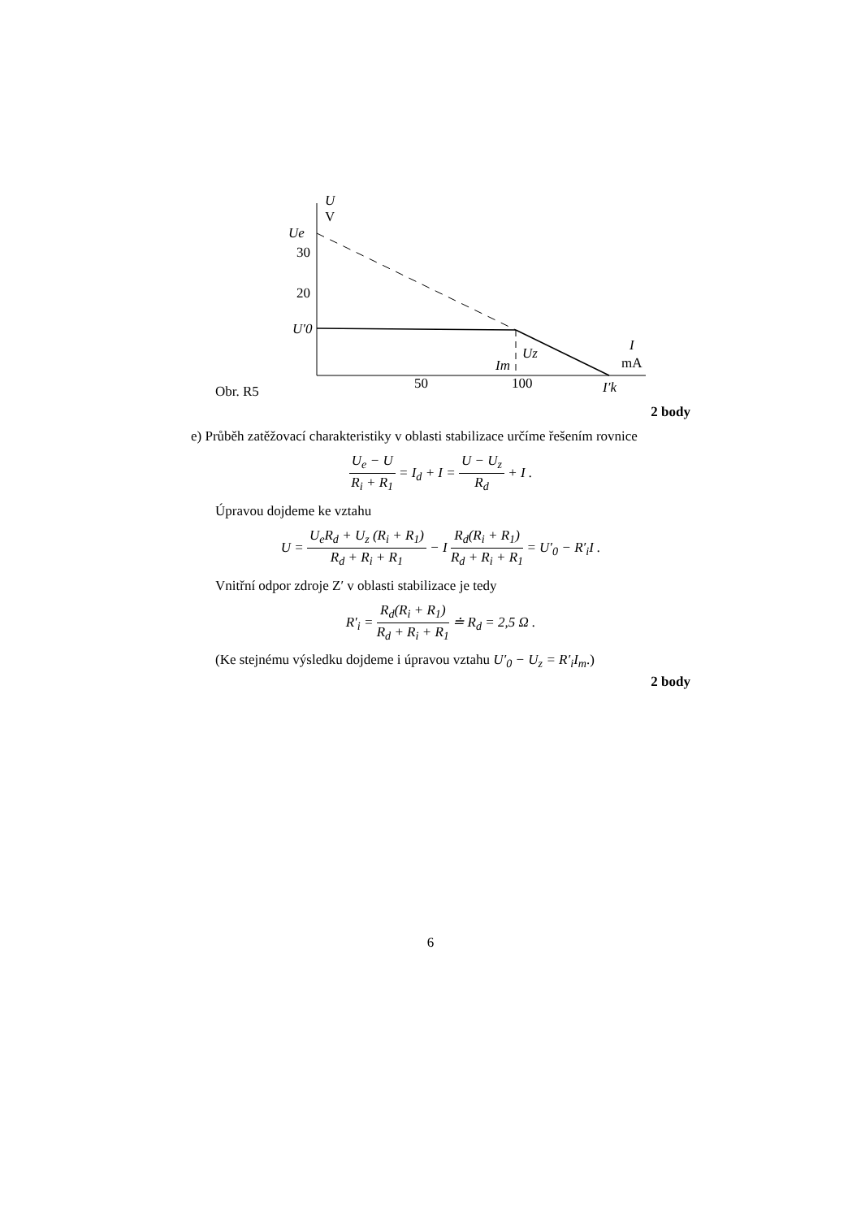Ue
30
20
U′0
U
V
50
100
I′k
Im
Uz
I
mA
Obr. R5
2 body
e) Průběh zatěžovací charakteristiky v oblasti stabilizace určíme řešením rovnice
U<sub>e</sub> − U R<sub>i</sub> + R<sub>1</sub> = I<sub>d</sub> + I = U − U<sub>z</sub> R<sub>d</sub> + I .
Úpravou dojdeme ke vztahu
U = U<sub>e</sub>R<sub>d</sub> + U<sub>z</sub> (R<sub>i</sub> + R<sub>1</sub>) R<sub>d</sub> + R<sub>i</sub> + R<sub>1</sub> − I R<sub>d</sub>(R<sub>i</sub> + R<sub>1</sub>) R<sub>d</sub> + R<sub>i</sub> + R<sub>1</sub> = U′<sub>0</sub> − R′<sub>i</sub>I .
Vnitřní odpor zdroje Z′ v oblasti stabilizace je tedy
R′<sub>i</sub> = R<sub>d</sub>(R<sub>i</sub> + R<sub>1</sub>) R<sub>d</sub> + R<sub>i</sub> + R<sub>1</sub> ≐ R<sub>d</sub> = 2,5 Ω .
(Ke stejnému výsledku dojdeme i úpravou vztahu U′<sub>0</sub> − U<sub>z</sub> = R′<sub>i</sub>I<sub>m</sub>.)
2 body
6